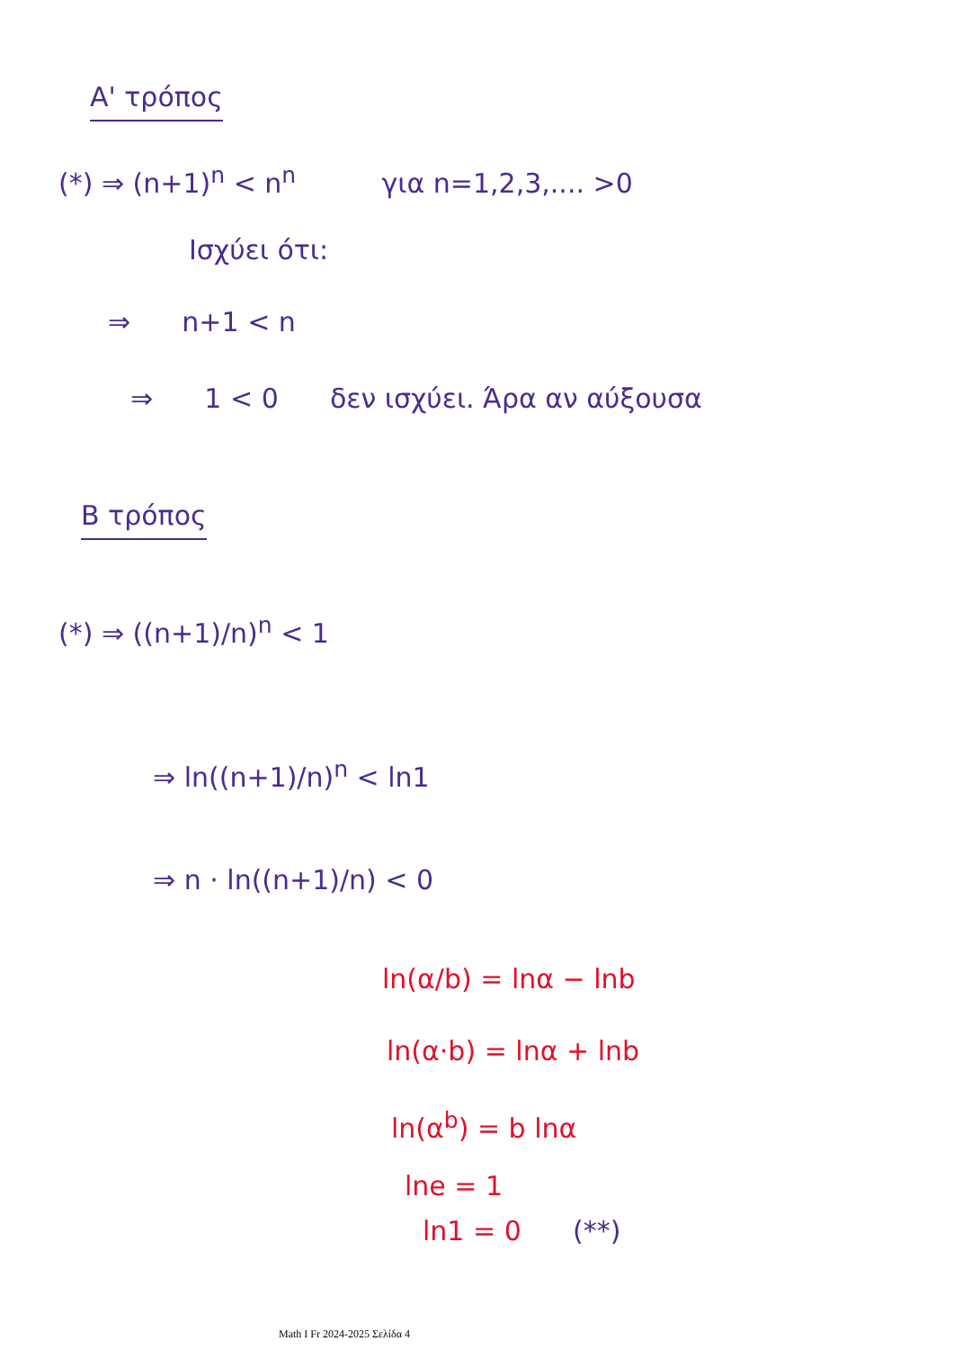Α' τρόπος
(*) ⇒ (n+1)<sup>n</sup> < n<sup>n</sup> για n=1,2,3,.... >0
Ισχύει ότι:
⇒ n+1 < n
⇒ 1 < 0 δεν ισχύει. Άρα αν αύξουσα
Β τρόπος
(*) ⇒ ((n+1)/n)<sup>n</sup> < 1
⇒ ln((n+1)/n)<sup>n</sup> < ln1
⇒ n · ln((n+1)/n) < 0
ln(α/b) = lnα − lnb
ln(α·b) = lnα + lnb
ln(α<sup>b</sup>) = b lnα
lne = 1
ln1 = 0 (**)
Math I Fr 2024-2025 Σελίδα 4